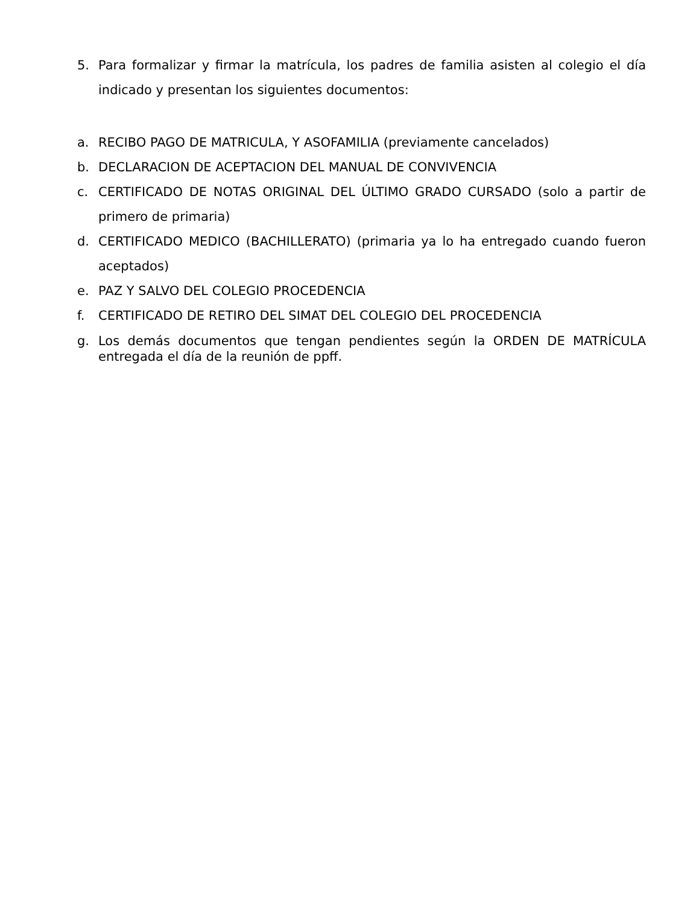5. Para formalizar y firmar la matrícula, los padres de familia asisten al colegio el día indicado y presentan los siguientes documentos:
a. RECIBO PAGO DE MATRICULA, Y ASOFAMILIA (previamente cancelados)
b. DECLARACION DE ACEPTACION DEL MANUAL DE CONVIVENCIA
c. CERTIFICADO DE NOTAS ORIGINAL DEL ÚLTIMO GRADO CURSADO (solo a partir de primero de primaria)
d. CERTIFICADO MEDICO (BACHILLERATO) (primaria ya lo ha entregado cuando fueron aceptados)
e. PAZ Y SALVO DEL COLEGIO PROCEDENCIA
f. CERTIFICADO DE RETIRO DEL SIMAT DEL COLEGIO DEL PROCEDENCIA
g. Los demás documentos que tengan pendientes según la ORDEN DE MATRÍCULA entregada el día de la reunión de ppff.